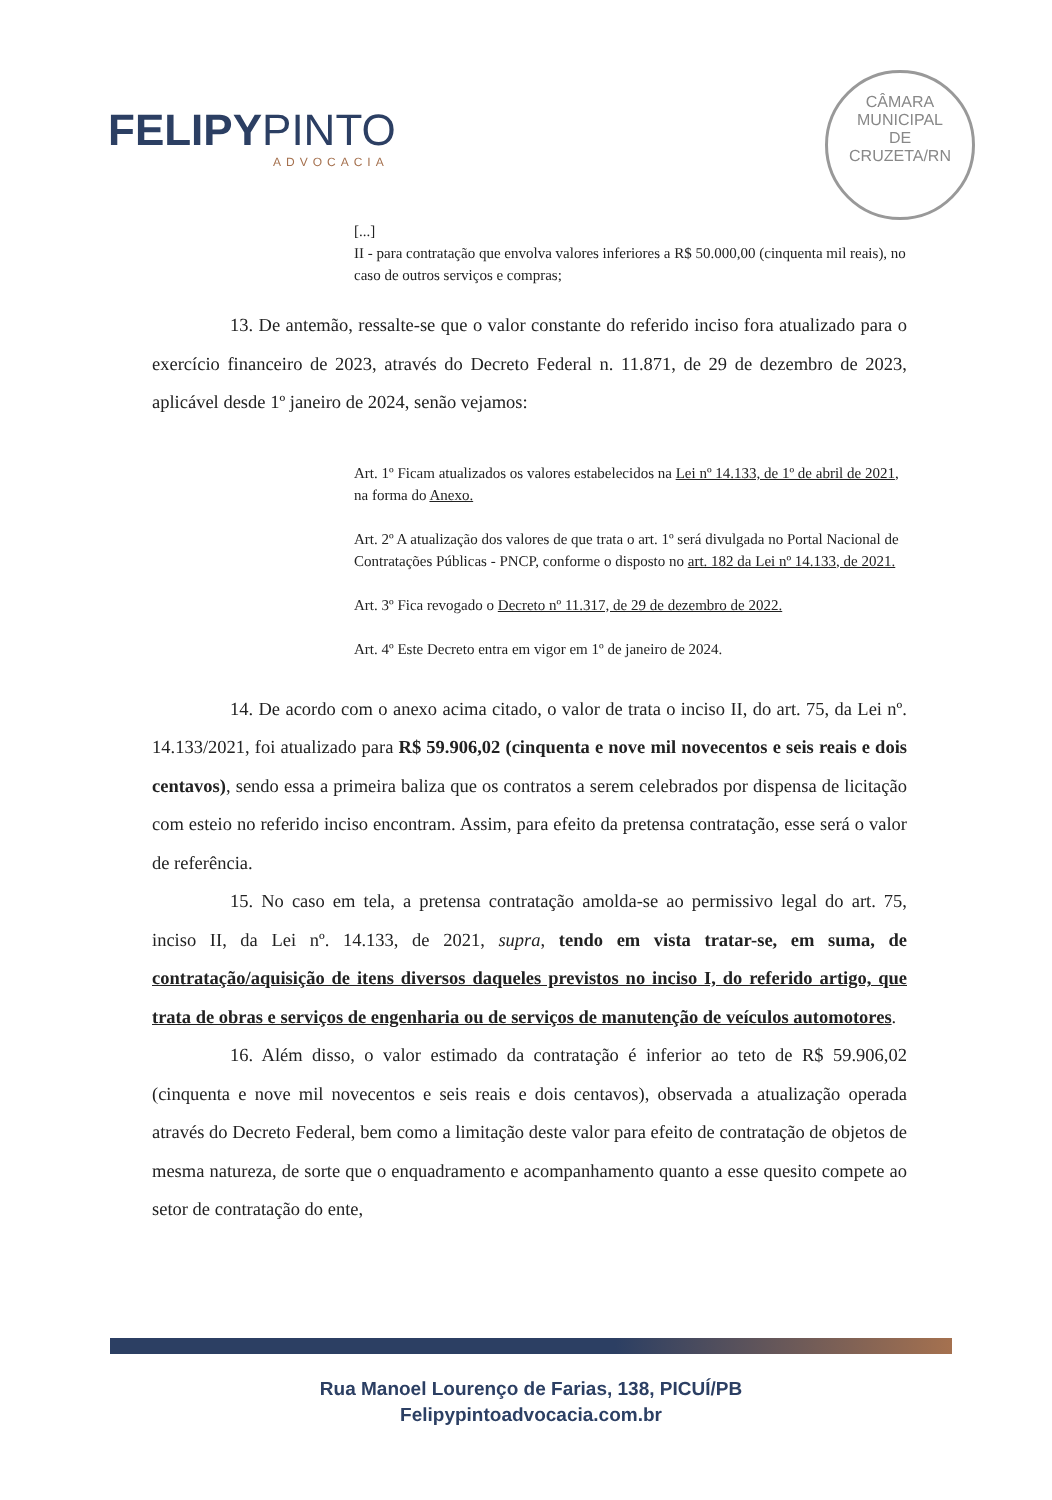FELIPYPINTO
ADVOCACIA
CÂMARA
MUNICIPAL
DE
CRUZETA/RN
[...]
II - para contratação que envolva valores inferiores a R$ 50.000,00 (cinquenta mil reais), no caso de outros serviços e compras;
13. De antemão, ressalte-se que o valor constante do referido inciso fora atualizado para o exercício financeiro de 2023, através do Decreto Federal n. 11.871, de 29 de dezembro de 2023, aplicável desde 1º janeiro de 2024, senão vejamos:
Art. 1º Ficam atualizados os valores estabelecidos na Lei nº 14.133, de 1º de abril de 2021, na forma do Anexo.
Art. 2º A atualização dos valores de que trata o art. 1º será divulgada no Portal Nacional de Contratações Públicas - PNCP, conforme o disposto no art. 182 da Lei nº 14.133, de 2021.
Art. 3º Fica revogado o Decreto nº 11.317, de 29 de dezembro de 2022.
Art. 4º Este Decreto entra em vigor em 1º de janeiro de 2024.
14. De acordo com o anexo acima citado, o valor de trata o inciso II, do art. 75, da Lei nº. 14.133/2021, foi atualizado para R$ 59.906,02 (cinquenta e nove mil novecentos e seis reais e dois centavos), sendo essa a primeira baliza que os contratos a serem celebrados por dispensa de licitação com esteio no referido inciso encontram. Assim, para efeito da pretensa contratação, esse será o valor de referência.
15. No caso em tela, a pretensa contratação amolda-se ao permissivo legal do art. 75, inciso II, da Lei nº. 14.133, de 2021, supra, tendo em vista tratar-se, em suma, de contratação/aquisição de itens diversos daqueles previstos no inciso I, do referido artigo, que trata de obras e serviços de engenharia ou de serviços de manutenção de veículos automotores.
16. Além disso, o valor estimado da contratação é inferior ao teto de R$ 59.906,02 (cinquenta e nove mil novecentos e seis reais e dois centavos), observada a atualização operada através do Decreto Federal, bem como a limitação deste valor para efeito de contratação de objetos de mesma natureza, de sorte que o enquadramento e acompanhamento quanto a esse quesito compete ao setor de contratação do ente,
Rua Manoel Lourenço de Farias, 138, PICUÍ/PB
Felipypintoadvocacia.com.br